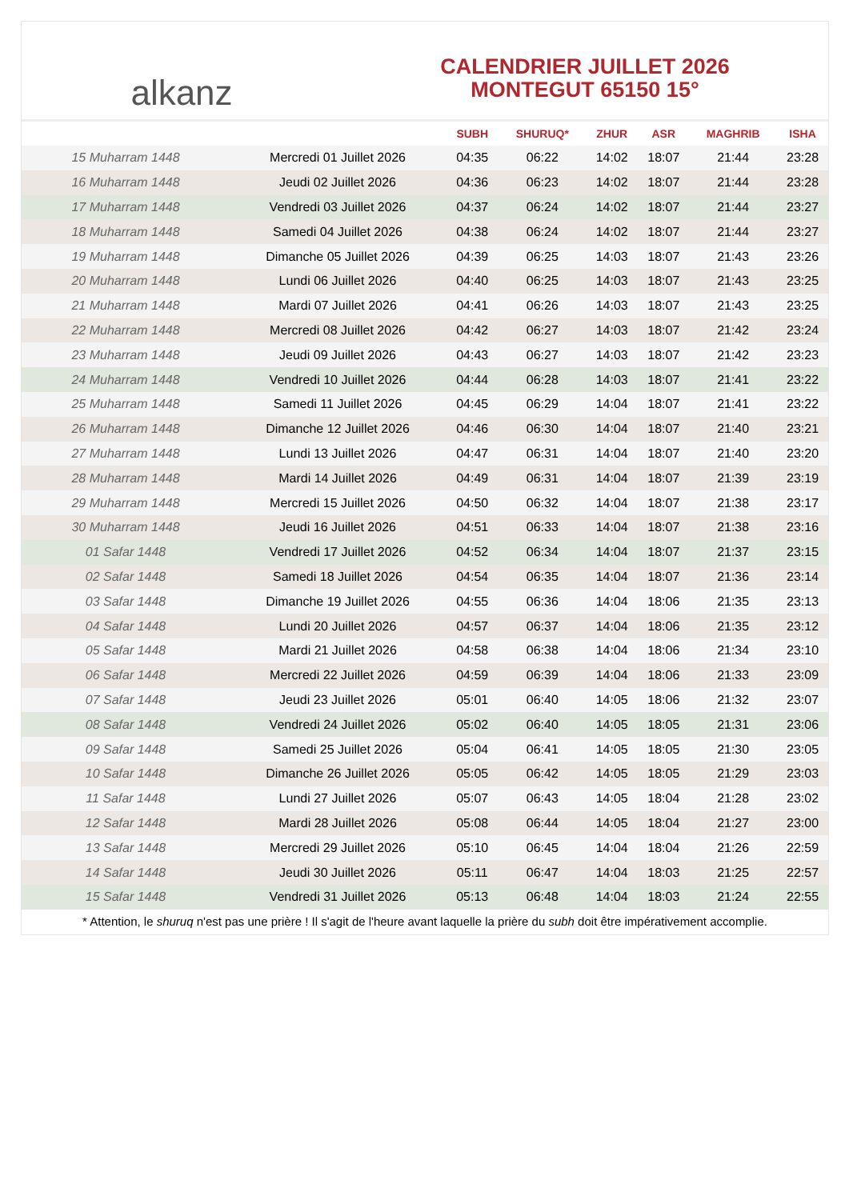alkanz
CALENDRIER JUILLET 2026
MONTEGUT 65150 15°
| | | SUBH | SHURUQ* | ZHUR | ASR | MAGHRIB | ISHA |
| --- | --- | --- | --- | --- | --- | --- | --- |
| 15 Muharram 1448 | Mercredi 01 Juillet 2026 | 04:35 | 06:22 | 14:02 | 18:07 | 21:44 | 23:28 |
| 16 Muharram 1448 | Jeudi 02 Juillet 2026 | 04:36 | 06:23 | 14:02 | 18:07 | 21:44 | 23:28 |
| 17 Muharram 1448 | Vendredi 03 Juillet 2026 | 04:37 | 06:24 | 14:02 | 18:07 | 21:44 | 23:27 |
| 18 Muharram 1448 | Samedi 04 Juillet 2026 | 04:38 | 06:24 | 14:02 | 18:07 | 21:44 | 23:27 |
| 19 Muharram 1448 | Dimanche 05 Juillet 2026 | 04:39 | 06:25 | 14:03 | 18:07 | 21:43 | 23:26 |
| 20 Muharram 1448 | Lundi 06 Juillet 2026 | 04:40 | 06:25 | 14:03 | 18:07 | 21:43 | 23:25 |
| 21 Muharram 1448 | Mardi 07 Juillet 2026 | 04:41 | 06:26 | 14:03 | 18:07 | 21:43 | 23:25 |
| 22 Muharram 1448 | Mercredi 08 Juillet 2026 | 04:42 | 06:27 | 14:03 | 18:07 | 21:42 | 23:24 |
| 23 Muharram 1448 | Jeudi 09 Juillet 2026 | 04:43 | 06:27 | 14:03 | 18:07 | 21:42 | 23:23 |
| 24 Muharram 1448 | Vendredi 10 Juillet 2026 | 04:44 | 06:28 | 14:03 | 18:07 | 21:41 | 23:22 |
| 25 Muharram 1448 | Samedi 11 Juillet 2026 | 04:45 | 06:29 | 14:04 | 18:07 | 21:41 | 23:22 |
| 26 Muharram 1448 | Dimanche 12 Juillet 2026 | 04:46 | 06:30 | 14:04 | 18:07 | 21:40 | 23:21 |
| 27 Muharram 1448 | Lundi 13 Juillet 2026 | 04:47 | 06:31 | 14:04 | 18:07 | 21:40 | 23:20 |
| 28 Muharram 1448 | Mardi 14 Juillet 2026 | 04:49 | 06:31 | 14:04 | 18:07 | 21:39 | 23:19 |
| 29 Muharram 1448 | Mercredi 15 Juillet 2026 | 04:50 | 06:32 | 14:04 | 18:07 | 21:38 | 23:17 |
| 30 Muharram 1448 | Jeudi 16 Juillet 2026 | 04:51 | 06:33 | 14:04 | 18:07 | 21:38 | 23:16 |
| 01 Safar 1448 | Vendredi 17 Juillet 2026 | 04:52 | 06:34 | 14:04 | 18:07 | 21:37 | 23:15 |
| 02 Safar 1448 | Samedi 18 Juillet 2026 | 04:54 | 06:35 | 14:04 | 18:07 | 21:36 | 23:14 |
| 03 Safar 1448 | Dimanche 19 Juillet 2026 | 04:55 | 06:36 | 14:04 | 18:06 | 21:35 | 23:13 |
| 04 Safar 1448 | Lundi 20 Juillet 2026 | 04:57 | 06:37 | 14:04 | 18:06 | 21:35 | 23:12 |
| 05 Safar 1448 | Mardi 21 Juillet 2026 | 04:58 | 06:38 | 14:04 | 18:06 | 21:34 | 23:10 |
| 06 Safar 1448 | Mercredi 22 Juillet 2026 | 04:59 | 06:39 | 14:04 | 18:06 | 21:33 | 23:09 |
| 07 Safar 1448 | Jeudi 23 Juillet 2026 | 05:01 | 06:40 | 14:05 | 18:06 | 21:32 | 23:07 |
| 08 Safar 1448 | Vendredi 24 Juillet 2026 | 05:02 | 06:40 | 14:05 | 18:05 | 21:31 | 23:06 |
| 09 Safar 1448 | Samedi 25 Juillet 2026 | 05:04 | 06:41 | 14:05 | 18:05 | 21:30 | 23:05 |
| 10 Safar 1448 | Dimanche 26 Juillet 2026 | 05:05 | 06:42 | 14:05 | 18:05 | 21:29 | 23:03 |
| 11 Safar 1448 | Lundi 27 Juillet 2026 | 05:07 | 06:43 | 14:05 | 18:04 | 21:28 | 23:02 |
| 12 Safar 1448 | Mardi 28 Juillet 2026 | 05:08 | 06:44 | 14:05 | 18:04 | 21:27 | 23:00 |
| 13 Safar 1448 | Mercredi 29 Juillet 2026 | 05:10 | 06:45 | 14:04 | 18:04 | 21:26 | 22:59 |
| 14 Safar 1448 | Jeudi 30 Juillet 2026 | 05:11 | 06:47 | 14:04 | 18:03 | 21:25 | 22:57 |
| 15 Safar 1448 | Vendredi 31 Juillet 2026 | 05:13 | 06:48 | 14:04 | 18:03 | 21:24 | 22:55 |
* Attention, le shuruq n'est pas une prière ! Il s'agit de l'heure avant laquelle la prière du subh doit être impérativement accomplie.